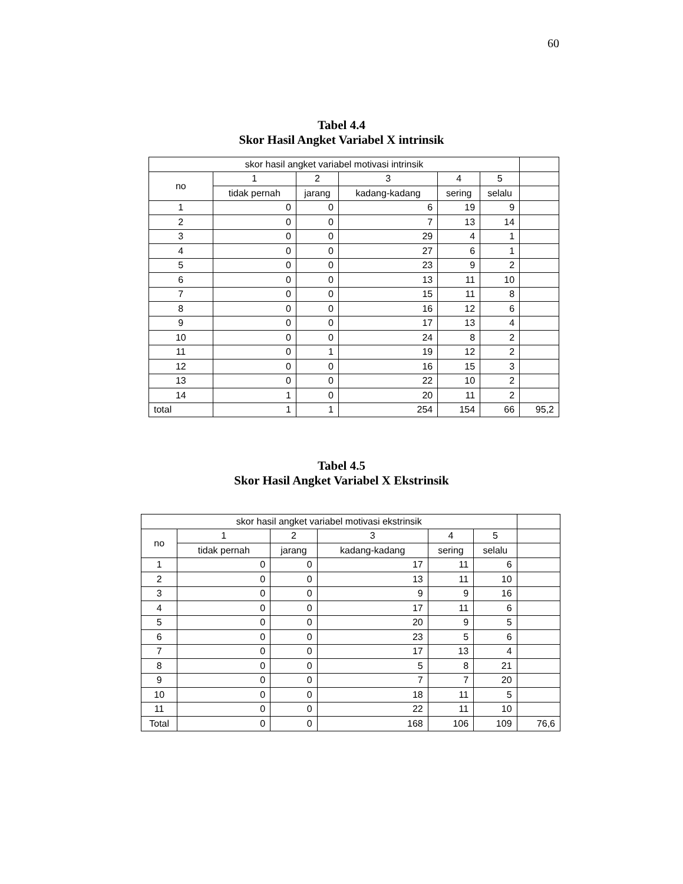60
Tabel 4.4
Skor Hasil Angket Variabel X intrinsik
| skor hasil angket variabel motivasi intrinsik | | | | | | |
| no | 1 | 2 | 3 | 4 | 5 | |
| | tidak pernah | jarang | kadang-kadang | sering | selalu | |
| 1 | 0 | 0 | 6 | 19 | 9 | |
| 2 | 0 | 0 | 7 | 13 | 14 | |
| 3 | 0 | 0 | 29 | 4 | 1 | |
| 4 | 0 | 0 | 27 | 6 | 1 | |
| 5 | 0 | 0 | 23 | 9 | 2 | |
| 6 | 0 | 0 | 13 | 11 | 10 | |
| 7 | 0 | 0 | 15 | 11 | 8 | |
| 8 | 0 | 0 | 16 | 12 | 6 | |
| 9 | 0 | 0 | 17 | 13 | 4 | |
| 10 | 0 | 0 | 24 | 8 | 2 | |
| 11 | 0 | 1 | 19 | 12 | 2 | |
| 12 | 0 | 0 | 16 | 15 | 3 | |
| 13 | 0 | 0 | 22 | 10 | 2 | |
| 14 | 1 | 0 | 20 | 11 | 2 | |
| total | 1 | 1 | 254 | 154 | 66 | 95,2 |
Tabel 4.5
Skor Hasil Angket Variabel X Ekstrinsik
| skor hasil angket variabel motivasi ekstrinsik | | | | | | |
| no | 1 | 2 | 3 | 4 | 5 | |
| | tidak pernah | jarang | kadang-kadang | sering | selalu | |
| 1 | 0 | 0 | 17 | 11 | 6 | |
| 2 | 0 | 0 | 13 | 11 | 10 | |
| 3 | 0 | 0 | 9 | 9 | 16 | |
| 4 | 0 | 0 | 17 | 11 | 6 | |
| 5 | 0 | 0 | 20 | 9 | 5 | |
| 6 | 0 | 0 | 23 | 5 | 6 | |
| 7 | 0 | 0 | 17 | 13 | 4 | |
| 8 | 0 | 0 | 5 | 8 | 21 | |
| 9 | 0 | 0 | 7 | 7 | 20 | |
| 10 | 0 | 0 | 18 | 11 | 5 | |
| 11 | 0 | 0 | 22 | 11 | 10 | |
| Total | 0 | 0 | 168 | 106 | 109 | 76,6 |